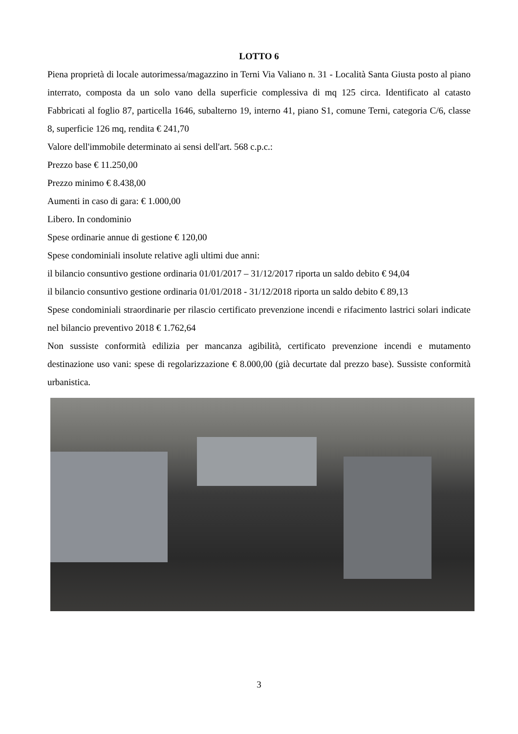LOTTO 6
Piena proprietà di locale autorimessa/magazzino in Terni Via Valiano n. 31 - Località Santa Giusta posto al piano interrato, composta da un solo vano della superficie complessiva di mq 125 circa. Identificato al catasto Fabbricati al foglio 87, particella 1646, subalterno 19, interno 41, piano S1, comune Terni, categoria C/6, classe 8, superficie 126 mq, rendita € 241,70
Valore dell'immobile determinato ai sensi dell'art. 568 c.p.c.:
Prezzo base € 11.250,00
Prezzo minimo € 8.438,00
Aumenti in caso di gara: € 1.000,00
Libero. In condominio
Spese ordinarie annue di gestione € 120,00
Spese condominiali insolute relative agli ultimi due anni:
il bilancio consuntivo gestione ordinaria 01/01/2017 – 31/12/2017 riporta un saldo debito € 94,04
il bilancio consuntivo gestione ordinaria 01/01/2018 - 31/12/2018 riporta un saldo debito € 89,13
Spese condominiali straordinarie per rilascio certificato prevenzione incendi e rifacimento lastrici solari indicate nel bilancio preventivo 2018 € 1.762,64
Non sussiste conformità edilizia per mancanza agibilità, certificato prevenzione incendi e mutamento destinazione uso vani: spese di regolarizzazione € 8.000,00 (già decurtate dal prezzo base). Sussiste conformità urbanistica.
3